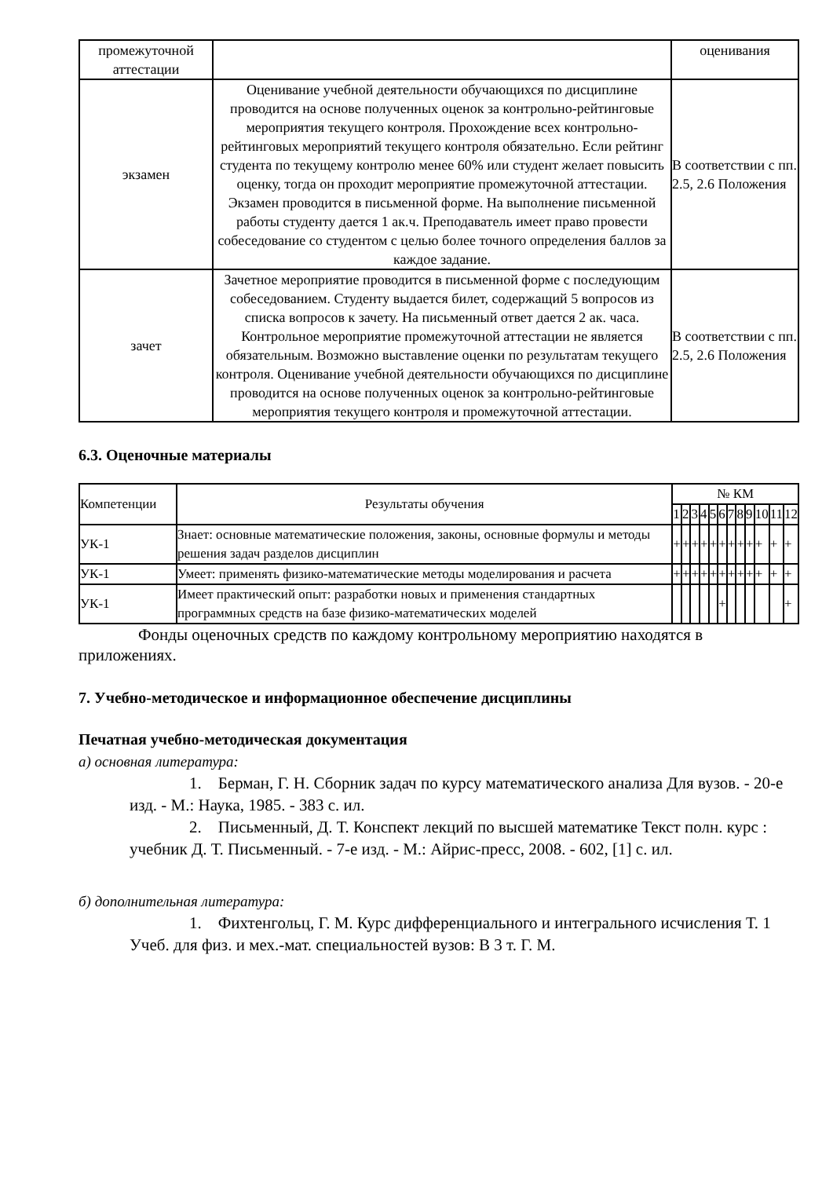| промежуточной аттестации | | оценивания |
| экзамен | Оценивание учебной деятельности обучающихся по дисциплине проводится на основе полученных оценок за контрольно-рейтинговые мероприятия текущего контроля. Прохождение всех контрольно-рейтинговых мероприятий текущего контроля обязательно. Если рейтинг студента по текущему контролю менее 60% или студент желает повысить оценку, тогда он проходит мероприятие промежуточной аттестации. Экзамен проводится в письменной форме. На выполнение письменной работы студенту дается 1 ак.ч. Преподаватель имеет право провести собеседование со студентом с целью более точного определения баллов за каждое задание. | В соответствии с пп. 2.5, 2.6 Положения |
| зачет | Зачетное мероприятие проводится в письменной форме с последующим собеседованием. Студенту выдается билет, содержащий 5 вопросов из списка вопросов к зачету. На письменный ответ дается 2 ак. часа. Контрольное мероприятие промежуточной аттестации не является обязательным. Возможно выставление оценки по результатам текущего контроля. Оценивание учебной деятельности обучающихся по дисциплине проводится на основе полученных оценок за контрольно-рейтинговые мероприятия текущего контроля и промежуточной аттестации. | В соответствии с пп. 2.5, 2.6 Положения |
6.3. Оценочные материалы
| Компетенции | Результаты обучения | № КМ | | | | | | | | | | | |
| | | 1 | 2 | 3 | 4 | 5 | 6 | 7 | 8 | 9 | 10 | 11 | 12 |
| УК-1 | Знает: основные математические положения, законы, основные формулы и методы решения задач разделов дисциплин | + | + | + | + | + | + | + | + | + | + | + | + |
| УК-1 | Умеет: применять физико-математические методы моделирования и расчета | + | + | + | + | + | + | + | + | + | + | + | + |
| УК-1 | Имеет практический опыт: разработки новых и применения стандартных программных средств на базе физико-математических моделей | | | | | | + | | | | | | + |
Фонды оценочных средств по каждому контрольному мероприятию находятся в приложениях.
7. Учебно-методическое и информационное обеспечение дисциплины
Печатная учебно-методическая документация
а) основная литература:
1. Берман, Г. Н. Сборник задач по курсу математического анализа Для вузов. - 20-е изд. - М.: Наука, 1985. - 383 с. ил.
2. Письменный, Д. Т. Конспект лекций по высшей математике Текст полн. курс : учебник Д. Т. Письменный. - 7-е изд. - М.: Айрис-пресс, 2008. - 602, [1] с. ил.
б) дополнительная литература:
1. Фихтенгольц, Г. М. Курс дифференциального и интегрального исчисления Т. 1 Учеб. для физ. и мех.-мат. специальностей вузов: В 3 т. Г. М.